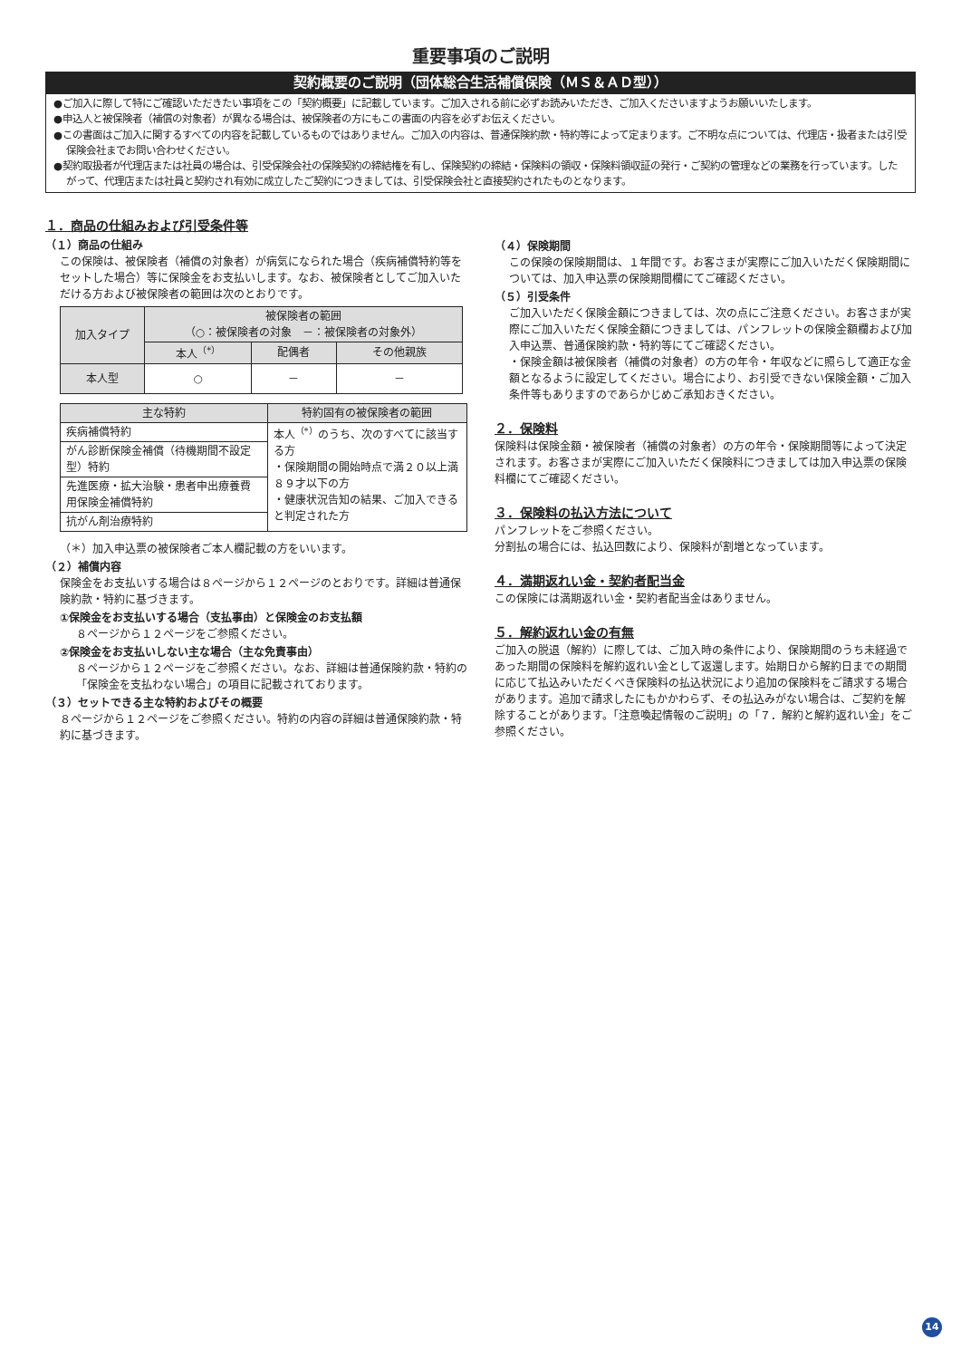重要事項のご説明
契約概要のご説明（団体総合生活補償保険（ＭＳ＆ＡＤ型））
●ご加入に際して特にご確認いただきたい事項をこの「契約概要」に記載しています。ご加入される前に必ずお読みいただき、ご加入くださいますようお願いいたします。
●申込人と被保険者（補償の対象者）が異なる場合は、被保険者の方にもこの書面の内容を必ずお伝えください。
●この書面はご加入に関するすべての内容を記載しているものではありません。ご加入の内容は、普通保険約款・特約等によって定まります。ご不明な点については、代理店・扱者または引受保険会社までお問い合わせください。
●契約取扱者が代理店または社員の場合は、引受保険会社の保険契約の締結権を有し、保険契約の締結・保険料の領収・保険料領収証の発行・ご契約の管理などの業務を行っています。したがって、代理店または社員と契約され有効に成立したご契約につきましては、引受保険会社と直接契約されたものとなります。
１．商品の仕組みおよび引受条件等
（１）商品の仕組み
この保険は、被保険者（補償の対象者）が病気になられた場合（疾病補償特約等をセットした場合）等に保険金をお支払いします。なお、被保険者としてご加入いただける方および被保険者の範囲は次のとおりです。
| 加入タイプ | 被保険者の範囲 （○：被保険者の対象 －：被保険者の対象外） | | |
| --- | --- | --- | --- |
| | 本人<sup>（*）</sup> | 配偶者 | その他親族 |
| 本人型 | ○ | － | － |
| 主な特約 | 特約固有の被保険者の範囲 |
| --- | --- |
| 疾病補償特約 | 本人<sup>（*）</sup>のうち、次のすべてに該当する方 ・保険期間の開始時点で満２０以上満８９才以下の方 ・健康状況告知の結果、ご加入できると判定された方 |
| がん診断保険金補償（待機期間不設定型）特約 | |
| 先進医療・拡大治験・患者申出療養費用保険金補償特約 | |
| 抗がん剤治療特約 | |
（＊）加入申込票の被保険者ご本人欄記載の方をいいます。
（２）補償内容
保険金をお支払いする場合は８ページから１２ページのとおりです。詳細は普通保険約款・特約に基づきます。
①保険金をお支払いする場合（支払事由）と保険金のお支払額
８ページから１２ページをご参照ください。
②保険金をお支払いしない主な場合（主な免責事由）
８ページから１２ページをご参照ください。なお、詳細は普通保険約款・特約の「保険金を支払わない場合」の項目に記載されております。
（３）セットできる主な特約およびその概要
８ページから１２ページをご参照ください。特約の内容の詳細は普通保険約款・特約に基づきます。
（４）保険期間
この保険の保険期間は、１年間です。お客さまが実際にご加入いただく保険期間については、加入申込票の保険期間欄にてご確認ください。
（５）引受条件
ご加入いただく保険金額につきましては、次の点にご注意ください。お客さまが実際にご加入いただく保険金額につきましては、パンフレットの保険金額欄および加入申込票、普通保険約款・特約等にてご確認ください。
・保険金額は被保険者（補償の対象者）の方の年令・年収などに照らして適正な金額となるように設定してください。場合により、お引受できない保険金額・ご加入条件等もありますのであらかじめご承知おきください。
２．保険料
保険料は保険金額・被保険者（補償の対象者）の方の年令・保険期間等によって決定されます。お客さまが実際にご加入いただく保険料につきましては加入申込票の保険料欄にてご確認ください。
３．保険料の払込方法について
パンフレットをご参照ください。
分割払の場合には、払込回数により、保険料が割増となっています。
４．満期返れい金・契約者配当金
この保険には満期返れい金・契約者配当金はありません。
５．解約返れい金の有無
ご加入の脱退（解約）に際しては、ご加入時の条件により、保険期間のうち未経過であった期間の保険料を解約返れい金として返還します。始期日から解約日までの期間に応じて払込みいただくべき保険料の払込状況により追加の保険料をご請求する場合があります。追加で請求したにもかかわらず、その払込みがない場合は、ご契約を解除することがあります。「注意喚起情報のご説明」の「７．解約と解約返れい金」をご参照ください。
14